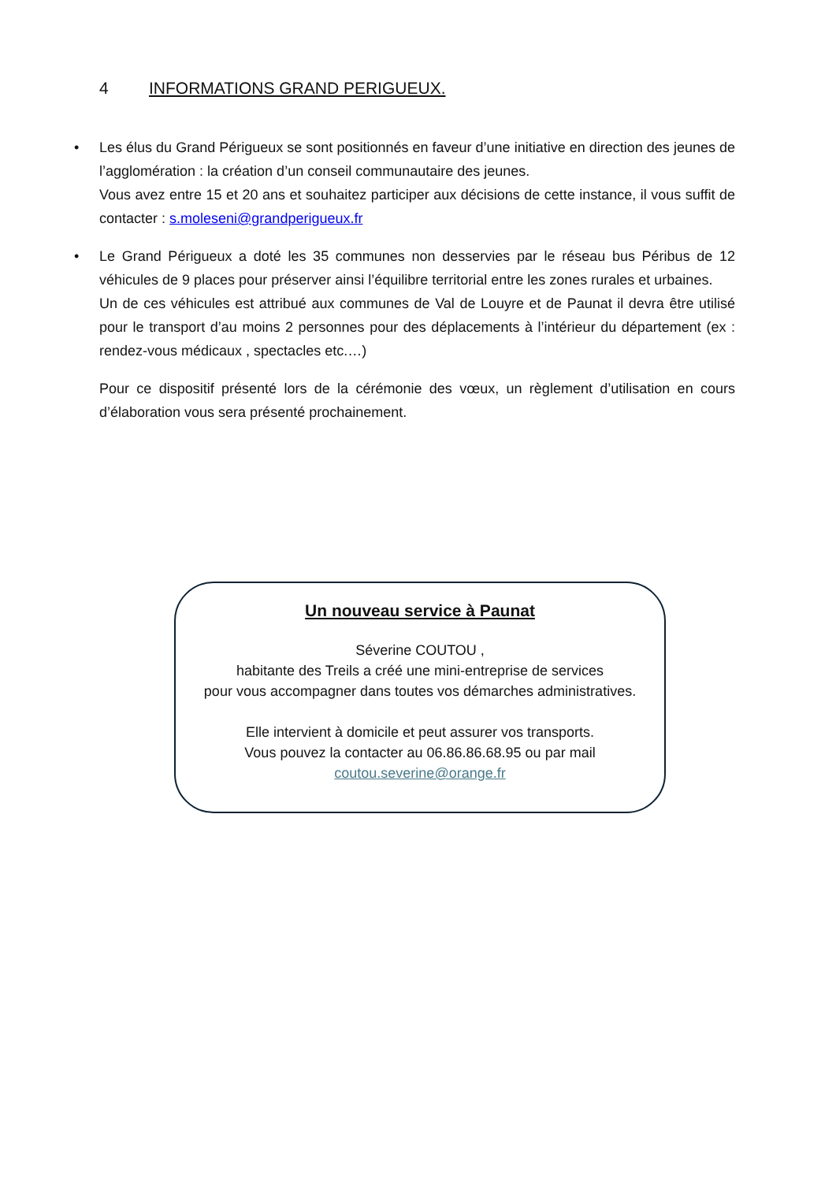4 INFORMATIONS GRAND PERIGUEUX.
• Les élus du Grand Périgueux se sont positionnés en faveur d’une initiative en direction des jeunes de l’agglomération : la création d’un conseil communautaire des jeunes.
Vous avez entre 15 et 20 ans et souhaitez participer aux décisions de cette instance, il vous suffit de contacter : s.moleseni@grandperigueux.fr
• Le Grand Périgueux a doté les 35 communes non desservies par le réseau bus Péribus de 12 véhicules de 9 places pour préserver ainsi l’équilibre territorial entre les zones rurales et urbaines.
Un de ces véhicules est attribué aux communes de Val de Louyre et de Paunat il devra être utilisé pour le transport d’au moins 2 personnes pour des déplacements à l’intérieur du département (ex : rendez-vous médicaux , spectacles etc.…)
Pour ce dispositif présenté lors de la cérémonie des vœux, un règlement d’utilisation en cours d’élaboration vous sera présenté prochainement.
Un nouveau service à Paunat
Séverine COUTOU ,
habitante des Treils a créé une mini-entreprise de services
pour vous accompagner dans toutes vos démarches administratives.
Elle intervient à domicile et peut assurer vos transports.
Vous pouvez la contacter au 06.86.86.68.95 ou par mail
coutou.severine@orange.fr